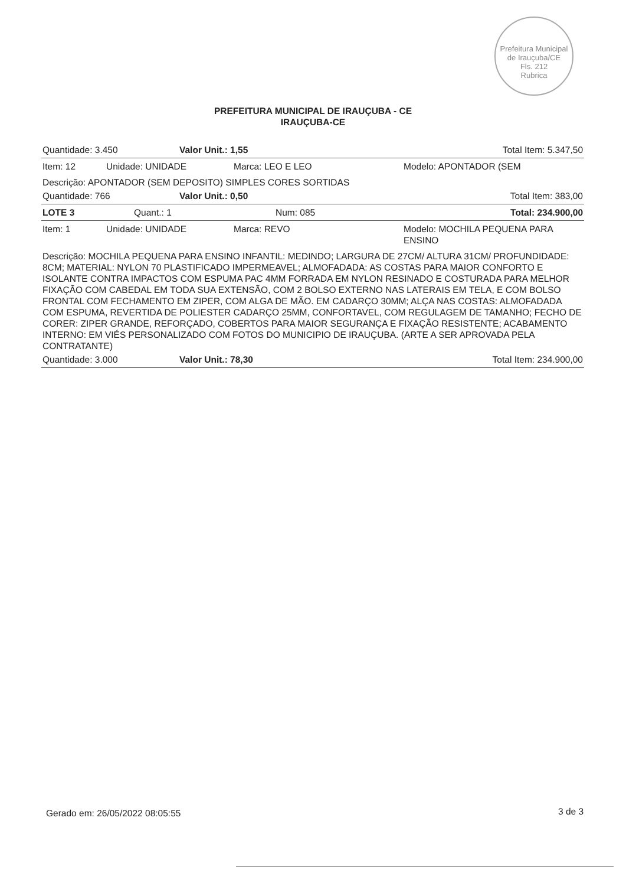Prefeitura Municipal de Irauçuba/CE
Fls. 212
Rubrica
PREFEITURA MUNICIPAL DE IRAUÇUBA - CE
IRAUÇUBA-CE
Quantidade: 3.450 Valor Unit.: 1,55 Total Item: 5.347,50
Item: 12 Unidade: UNIDADE Marca: LEO E LEO Modelo: APONTADOR (SEM
Descrição: APONTADOR (SEM DEPOSITO) SIMPLES CORES SORTIDAS
Quantidade: 766 Valor Unit.: 0,50 Total Item: 383,00
LOTE 3 Quant.: 1 Num: 085 Total: 234.900,00
Item: 1 Unidade: UNIDADE Marca: REVO Modelo: MOCHILA PEQUENA PARA ENSINO
Descrição: MOCHILA PEQUENA PARA ENSINO INFANTIL: MEDINDO; LARGURA DE 27CM/ ALTURA 31CM/ PROFUNDIDADE: 8CM; MATERIAL: NYLON 70 PLASTIFICADO IMPERMEAVEL; ALMOFADADA: AS COSTAS PARA MAIOR CONFORTO E ISOLANTE CONTRA IMPACTOS COM ESPUMA PAC 4MM FORRADA EM NYLON RESINADO E COSTURADA PARA MELHOR FIXAÇÃO COM CABEDAL EM TODA SUA EXTENSÃO, COM 2 BOLSO EXTERNO NAS LATERAIS EM TELA, E COM BOLSO FRONTAL COM FECHAMENTO EM ZIPER, COM ALGA DE MÃO. EM CADARÇO 30MM; ALÇA NAS COSTAS: ALMOFADADA COM ESPUMA, REVERTIDA DE POLIESTER CADARÇO 25MM, CONFORTAVEL, COM REGULAGEM DE TAMANHO; FECHO DE CORER: ZIPER GRANDE, REFORÇADO, COBERTOS PARA MAIOR SEGURANÇA E FIXAÇÃO RESISTENTE; ACABAMENTO INTERNO: EM VIÉS PERSONALIZADO COM FOTOS DO MUNICIPIO DE IRAUÇUBA. (ARTE A SER APROVADA PELA CONTRATANTE)
Quantidade: 3.000 Valor Unit.: 78,30 Total Item: 234.900,00
Gerado em: 26/05/2022 08:05:55 3 de 3